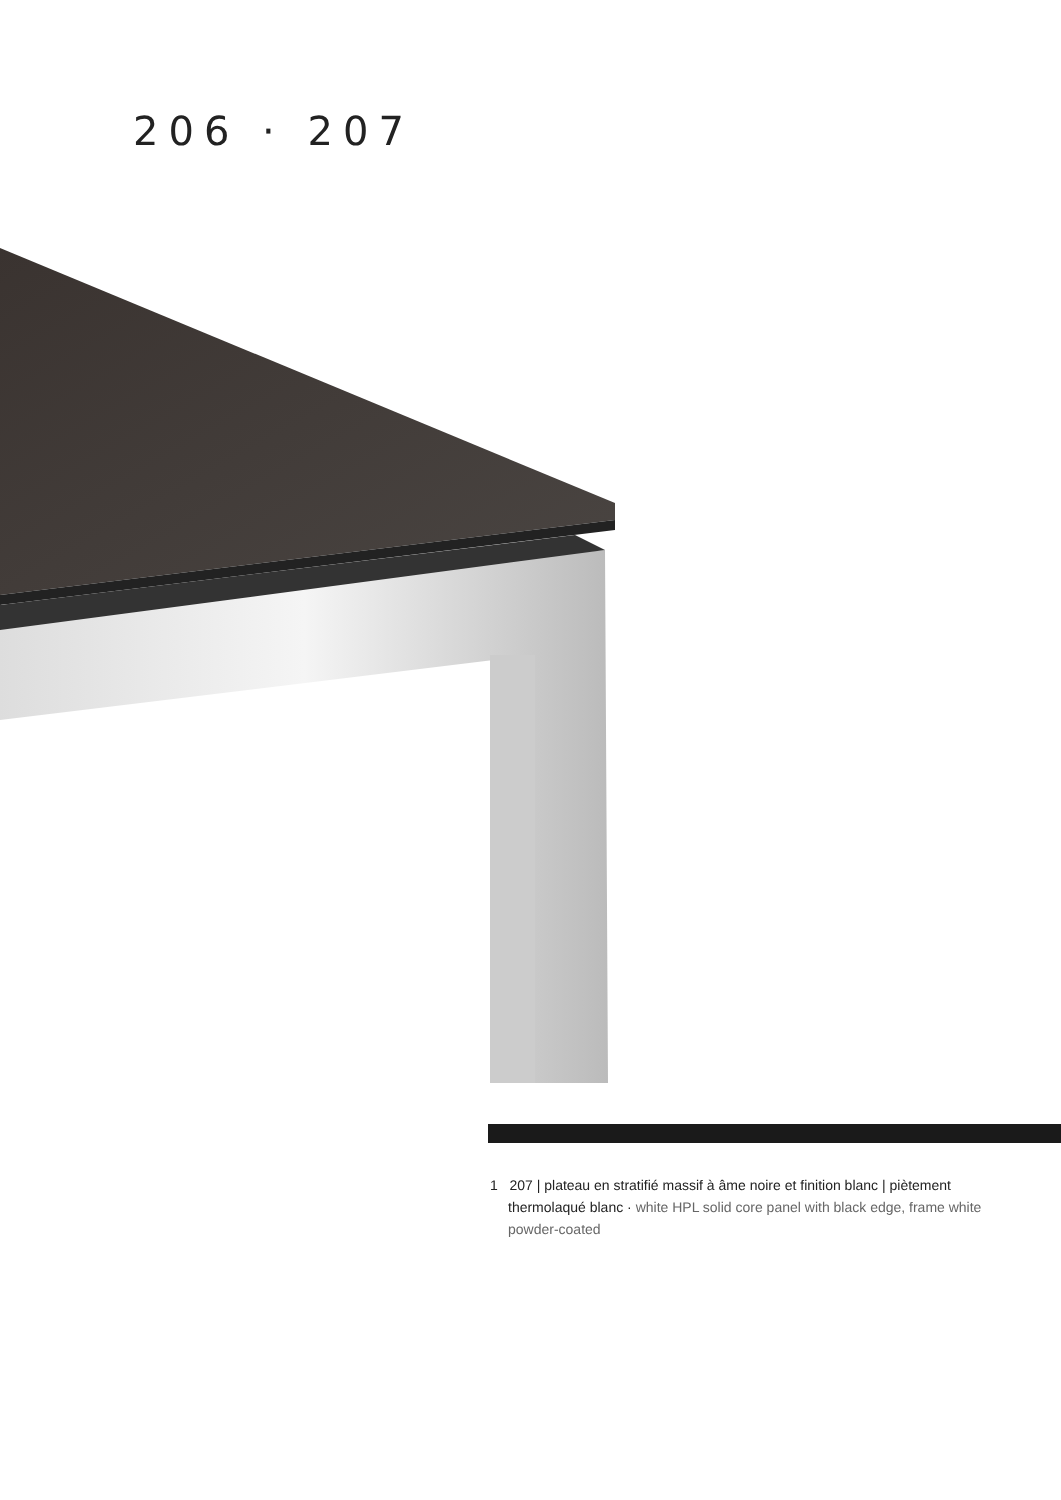206 · 207
1 207 | plateau en stratifié massif à âme noire et finition blanc | piètement thermolaqué blanc · white HPL solid core panel with black edge, frame white powder-coated